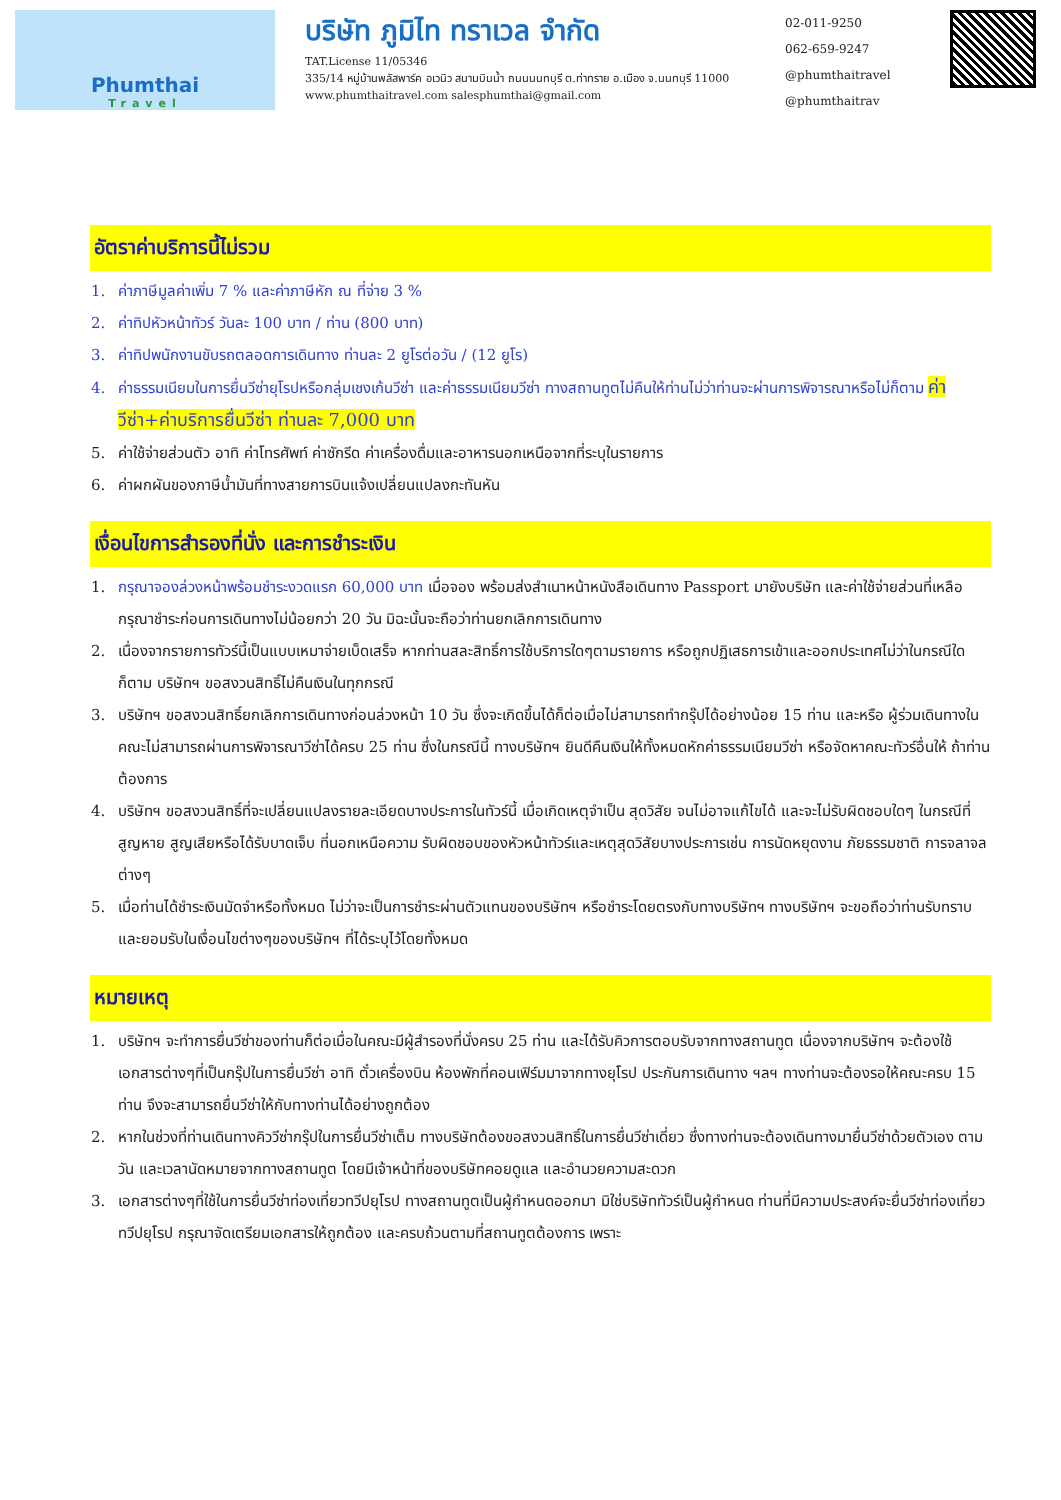Phumthai
Travel
บริษัท ภูมิไท ทราเวล จำกัด
TAT.License 11/05346
335/14 หมู่บ้านพลัสพาร์ค อเวนิว สนามบินน้ำ ถนนนนทบุรี ต.ท่าทราย อ.เมือง จ.นนทบุรี 11000
www.phumthaitravel.com salesphumthai@gmail.com
02-011-9250
062-659-9247
@phumthaitravel
@phumthaitrav
อัตราค่าบริการนี้ไม่รวม
1. ค่าภาษีมูลค่าเพิ่ม 7 % และค่าภาษีหัก ณ ที่จ่าย 3 %
2. ค่าทิปหัวหน้าทัวร์ วันละ 100 บาท / ท่าน (800 บาท)
3. ค่าทิปพนักงานขับรถตลอดการเดินทาง ท่านละ 2 ยูโรต่อวัน / (12 ยูโร)
4. ค่าธรรมเนียมในการยื่นวีซ่ายุโรปหรือกลุ่มเชงเก้นวีซ่า และค่าธรรมเนียมวีซ่า ทางสถานทูตไม่คืนให้ท่านไม่ว่าท่านจะผ่านการพิจารณาหรือไม่ก็ตาม ค่าวีซ่า+ค่าบริการยื่นวีซ่า ท่านละ 7,000 บาท
5. ค่าใช้จ่ายส่วนตัว อาทิ ค่าโทรศัพท์ ค่าซักรีด ค่าเครื่องดื่มและอาหารนอกเหนือจากที่ระบุในรายการ
6. ค่าผกผันของภาษีน้ำมันที่ทางสายการบินแจ้งเปลี่ยนแปลงกะทันหัน
เงื่อนไขการสำรองที่นั่ง และการชำระเงิน
1. กรุณาจองล่วงหน้าพร้อมชำระงวดแรก 60,000 บาท เมื่อจอง พร้อมส่งสำเนาหน้าหนังสือเดินทาง Passport มายังบริษัท และค่าใช้จ่ายส่วนที่เหลือกรุณาชำระก่อนการเดินทางไม่น้อยกว่า 20 วัน มิฉะนั้นจะถือว่าท่านยกเลิกการเดินทาง
2. เนื่องจากรายการทัวร์นี้เป็นแบบเหมาจ่ายเบ็ดเสร็จ หากท่านสละสิทธิ์การใช้บริการใดๆตามรายการ หรือถูกปฏิเสธการเข้าและออกประเทศไม่ว่าในกรณีใดก็ตาม บริษัทฯ ขอสงวนสิทธิ์ไม่คืนเงินในทุกกรณี
3. บริษัทฯ ขอสงวนสิทธิ์ยกเลิกการเดินทางก่อนล่วงหน้า 10 วัน ซึ่งจะเกิดขึ้นได้ก็ต่อเมื่อไม่สามารถทำกรุ๊ปได้อย่างน้อย 15 ท่าน และหรือ ผู้ร่วมเดินทางในคณะไม่สามารถผ่านการพิจารณาวีซ่าได้ครบ 25 ท่าน ซึ่งในกรณีนี้ ทางบริษัทฯ ยินดีคืนเงินให้ทั้งหมดหักค่าธรรมเนียมวีซ่า หรือจัดหาคณะทัวร์อื่นให้ ถ้าท่านต้องการ
4. บริษัทฯ ขอสงวนสิทธิ์ที่จะเปลี่ยนแปลงรายละเอียดบางประการในทัวร์นี้ เมื่อเกิดเหตุจำเป็น สุดวิสัย จนไม่อาจแก้ไขได้ และจะไม่รับผิดชอบใดๆ ในกรณีที่สูญหาย สูญเสียหรือได้รับบาดเจ็บ ที่นอกเหนือความ รับผิดชอบของหัวหน้าทัวร์และเหตุสุดวิสัยบางประการเช่น การนัดหยุดงาน ภัยธรรมชาติ การจลาจล ต่างๆ
5. เมื่อท่านได้ชำระเงินมัดจำหรือทั้งหมด ไม่ว่าจะเป็นการชำระผ่านตัวแทนของบริษัทฯ หรือชำระโดยตรงกับทางบริษัทฯ ทางบริษัทฯ จะขอถือว่าท่านรับทราบและยอมรับในเงื่อนไขต่างๆของบริษัทฯ ที่ได้ระบุไว้โดยทั้งหมด
หมายเหตุ
1. บริษัทฯ จะทำการยื่นวีซ่าของท่านก็ต่อเมื่อในคณะมีผู้สำรองที่นั่งครบ 25 ท่าน และได้รับคิวการตอบรับจากทางสถานทูต เนื่องจากบริษัทฯ จะต้องใช้เอกสารต่างๆที่เป็นกรุ๊ปในการยื่นวีซ่า อาทิ ตั๋วเครื่องบิน ห้องพักที่คอนเฟิร์มมาจากทางยุโรป ประกันการเดินทาง ฯลฯ ทางท่านจะต้องรอให้คณะครบ 15 ท่าน จึงจะสามารถยื่นวีซ่าให้กับทางท่านได้อย่างถูกต้อง
2. หากในช่วงที่ท่านเดินทางคิววีซ่ากรุ๊ปในการยื่นวีซ่าเต็ม ทางบริษัทต้องขอสงวนสิทธิ์ในการยื่นวีซ่าเดี่ยว ซึ่งทางท่านจะต้องเดินทางมายื่นวีซ่าด้วยตัวเอง ตามวัน และเวลานัดหมายจากทางสถานทูต โดยมีเจ้าหน้าที่ของบริษัทคอยดูแล และอำนวยความสะดวก
3. เอกสารต่างๆที่ใช้ในการยื่นวีซ่าท่องเที่ยวทวีปยุโรป ทางสถานทูตเป็นผู้กำหนดออกมา มิใช่บริษัททัวร์เป็นผู้กำหนด ท่านที่มีความประสงค์จะยื่นวีซ่าท่องเที่ยวทวีปยุโรป กรุณาจัดเตรียมเอกสารให้ถูกต้อง และครบถ้วนตามที่สถานทูตต้องการ เพราะ